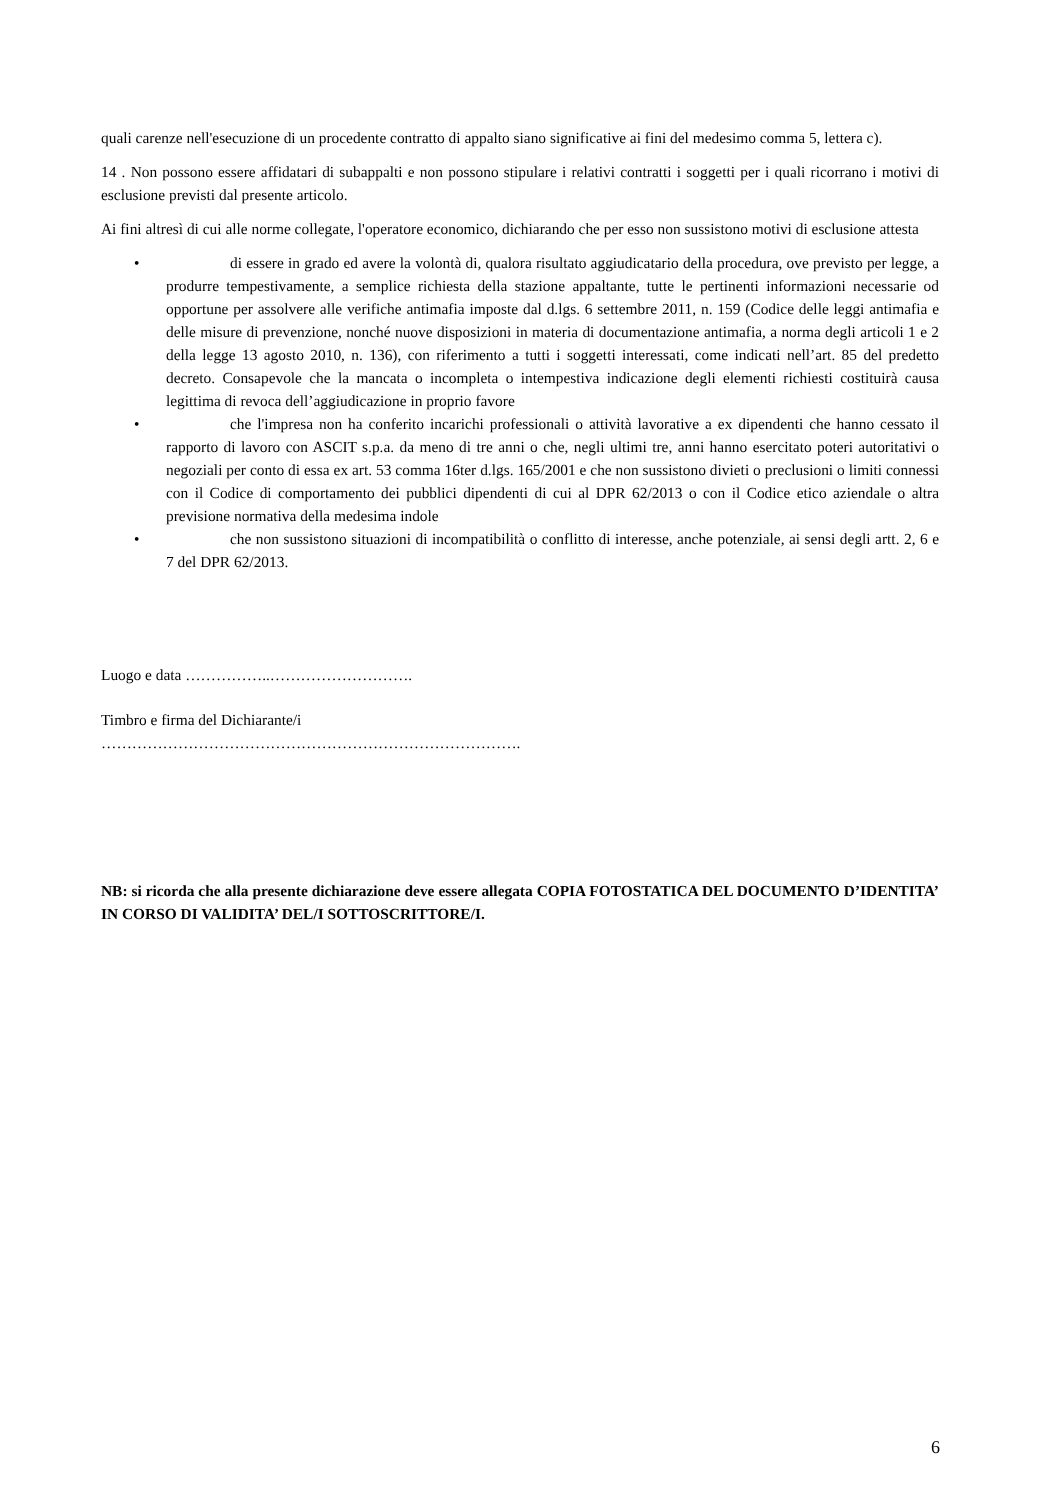quali carenze nell'esecuzione di un procedente contratto di appalto siano significative ai fini del medesimo comma 5, lettera c).
14 . Non possono essere affidatari di subappalti e non possono stipulare i relativi contratti i soggetti per i quali ricorrano i motivi di esclusione previsti dal presente articolo.
Ai fini altresì di cui alle norme collegate, l'operatore economico, dichiarando che per esso non sussistono motivi di esclusione attesta
•
di essere in grado ed avere la volontà di, qualora risultato aggiudicatario della procedura, ove previsto per legge, a produrre tempestivamente, a semplice richiesta della stazione appaltante, tutte le pertinenti informazioni necessarie od opportune per assolvere alle verifiche antimafia imposte dal d.lgs. 6 settembre 2011, n. 159 (Codice delle leggi antimafia e delle misure di prevenzione, nonché nuove disposizioni in materia di documentazione antimafia, a norma degli articoli 1 e 2 della legge 13 agosto 2010, n. 136), con riferimento a tutti i soggetti interessati, come indicati nell’art. 85 del predetto decreto. Consapevole che la mancata o incompleta o intempestiva indicazione degli elementi richiesti costituirà causa legittima di revoca dell’aggiudicazione in proprio favore
•
che l'impresa non ha conferito incarichi professionali o attività lavorative a ex dipendenti che hanno cessato il rapporto di lavoro con ASCIT s.p.a. da meno di tre anni o che, negli ultimi tre, anni hanno esercitato poteri autoritativi o negoziali per conto di essa ex art. 53 comma 16ter d.lgs. 165/2001 e che non sussistono divieti o preclusioni o limiti connessi con il Codice di comportamento dei pubblici dipendenti di cui al DPR 62/2013 o con il Codice etico aziendale o altra previsione normativa della medesima indole
•
che non sussistono situazioni di incompatibilità o conflitto di interesse, anche potenziale, ai sensi degli artt. 2, 6 e 7 del DPR 62/2013.
Luogo e data ……………..……………………….
Timbro e firma del Dichiarante/i
……………………………………………………………………….
NB: si ricorda che alla presente dichiarazione deve essere allegata COPIA FOTOSTATICA DEL DOCUMENTO D’IDENTITA’ IN CORSO DI VALIDITA’ DEL/I SOTTOSCRITTORE/I.
6